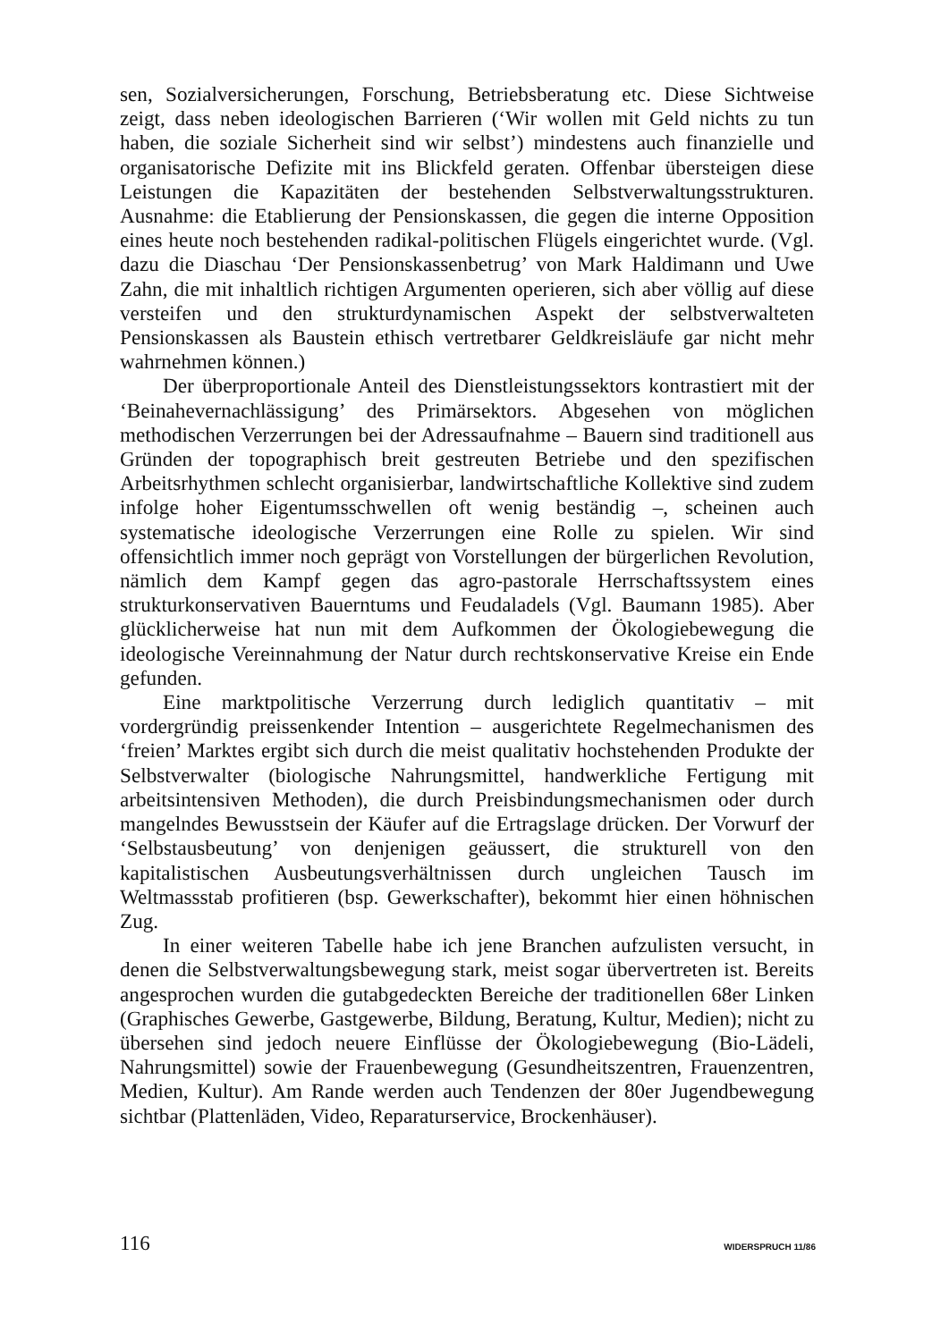sen, Sozialversicherungen, Forschung, Betriebsberatung etc. Diese Sichtweise zeigt, dass neben ideologischen Barrieren (‘Wir wollen mit Geld nichts zu tun haben, die soziale Sicherheit sind wir selbst’) mindestens auch finanzielle und organisatorische Defizite mit ins Blickfeld geraten. Offenbar übersteigen diese Leistungen die Kapazitäten der bestehenden Selbstverwaltungsstrukturen. Ausnahme: die Etablierung der Pensionskassen, die gegen die interne Opposition eines heute noch bestehenden radikal-politischen Flügels eingerichtet wurde. (Vgl. dazu die Diaschau ‘Der Pensionskassenbetrug’ von Mark Haldimann und Uwe Zahn, die mit inhaltlich richtigen Argumenten operieren, sich aber völlig auf diese versteifen und den strukturdynamischen Aspekt der selbstverwalteten Pensionskassen als Baustein ethisch vertretbarer Geldkreisläufe gar nicht mehr wahrnehmen können.)
Der überproportionale Anteil des Dienstleistungssektors kontrastiert mit der ‘Beinahevernachlässigung’ des Primärsektors. Abgesehen von möglichen methodischen Verzerrungen bei der Adressaufnahme – Bauern sind traditionell aus Gründen der topographisch breit gestreuten Betriebe und den spezifischen Arbeitsrhythmen schlecht organisierbar, landwirtschaftliche Kollektive sind zudem infolge hoher Eigentumsschwellen oft wenig beständig –, scheinen auch systematische ideologische Verzerrungen eine Rolle zu spielen. Wir sind offensichtlich immer noch geprägt von Vorstellungen der bürgerlichen Revolution, nämlich dem Kampf gegen das agro-pastorale Herrschaftssystem eines strukturkonservativen Bauerntums und Feudaladels (Vgl. Baumann 1985). Aber glücklicherweise hat nun mit dem Aufkommen der Ökologiebewegung die ideologische Vereinnahmung der Natur durch rechtskonservative Kreise ein Ende gefunden.
Eine marktpolitische Verzerrung durch lediglich quantitativ – mit vordergründig preissenkender Intention – ausgerichtete Regelmechanismen des ‘freien’ Marktes ergibt sich durch die meist qualitativ hochstehenden Produkte der Selbstverwalter (biologische Nahrungsmittel, handwerkliche Fertigung mit arbeitsintensiven Methoden), die durch Preisbindungsmechanismen oder durch mangelndes Bewusstsein der Käufer auf die Ertragslage drücken. Der Vorwurf der ‘Selbstausbeutung’ von denjenigen geäussert, die strukturell von den kapitalistischen Ausbeutungsverhältnissen durch ungleichen Tausch im Weltmassstab profitieren (bsp. Gewerkschafter), bekommt hier einen höhnischen Zug.
In einer weiteren Tabelle habe ich jene Branchen aufzulisten versucht, in denen die Selbstverwaltungsbewegung stark, meist sogar übervertreten ist. Bereits angesprochen wurden die gutabgedeckten Bereiche der traditionellen 68er Linken (Graphisches Gewerbe, Gastgewerbe, Bildung, Beratung, Kultur, Medien); nicht zu übersehen sind jedoch neuere Einflüsse der Ökologiebewegung (Bio-Lädeli, Nahrungsmittel) sowie der Frauenbewegung (Gesundheitszentren, Frauenzentren, Medien, Kultur). Am Rande werden auch Tendenzen der 80er Jugendbewegung sichtbar (Plattenläden, Video, Reparaturservice, Brockenhäuser).
116 WIDERSPRUCH 11/86